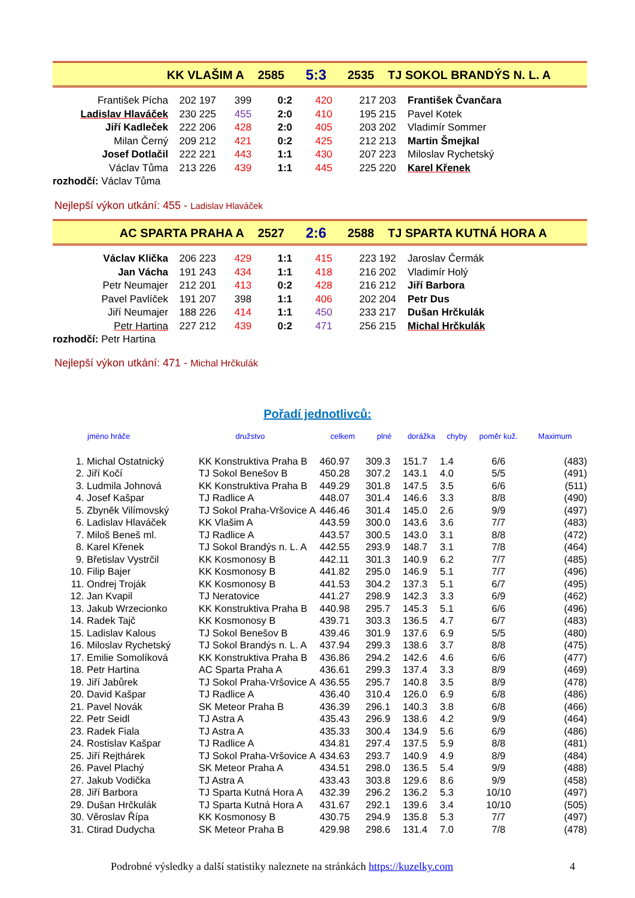| KK VLAŠIM A | 2585 | 5:3 | 2535 | TJ SOKOL BRANDÝS N. L. A |
| František Pícha | 202 197 | 399 | 0:2 | 420 | 217 203 | František Čvančara |
| Ladislav Hlaváček | 230 225 | 455 | 2:0 | 410 | 195 215 | Pavel Kotek |
| Jiří Kadleček | 222 206 | 428 | 2:0 | 405 | 203 202 | Vladimír Sommer |
| Milan Černý | 209 212 | 421 | 0:2 | 425 | 212 213 | Martin Šmejkal |
| Josef Dotlačil | 222 221 | 443 | 1:1 | 430 | 207 223 | Miloslav Rychetský |
| Václav Tůma | 213 226 | 439 | 1:1 | 445 | 225 220 | Karel Křenek |
| rozhodčí: Václav Tůma | | | | | | |
Nejlepší výkon utkání: 455 - Ladislav Hlaváček
| AC SPARTA PRAHA A | 2527 | 2:6 | 2588 | TJ SPARTA KUTNÁ HORA A |
| Václav Klička | 206 223 | 429 | 1:1 | 415 | 223 192 | Jaroslav Čermák |
| Jan Vácha | 191 243 | 434 | 1:1 | 418 | 216 202 | Vladimír Holý |
| Petr Neumajer | 212 201 | 413 | 0:2 | 428 | 216 212 | Jiří Barbora |
| Pavel Pavlíček | 191 207 | 398 | 1:1 | 406 | 202 204 | Petr Dus |
| Jiří Neumajer | 188 226 | 414 | 1:1 | 450 | 233 217 | Dušan Hrčkulák |
| Petr Hartina | 227 212 | 439 | 0:2 | 471 | 256 215 | Michal Hrčkulák |
| rozhodčí: Petr Hartina | | | | | | |
Nejlepší výkon utkání: 471 - Michal Hrčkulák
Pořadí jednotlivců:
| | jméno hráče | družstvo | celkem | plné | dorážka | chyby | poměr kuž. | Maximum |
| --- | --- | --- | --- | --- | --- | --- | --- | --- |
| 1. | Michal Ostatnický | KK Konstruktiva Praha B | 460.97 | 309.3 | 151.7 | 1.4 | 6/6 | (483) |
| 2. | Jiří Kočí | TJ Sokol Benešov B | 450.28 | 307.2 | 143.1 | 4.0 | 5/5 | (491) |
| 3. | Ludmila Johnová | KK Konstruktiva Praha B | 449.29 | 301.8 | 147.5 | 3.5 | 6/6 | (511) |
| 4. | Josef Kašpar | TJ Radlice A | 448.07 | 301.4 | 146.6 | 3.3 | 8/8 | (490) |
| 5. | Zbyněk Vilímovský | TJ Sokol Praha-Vršovice A | 446.46 | 301.4 | 145.0 | 2.6 | 9/9 | (497) |
| 6. | Ladislav Hlaváček | KK Vlašim A | 443.59 | 300.0 | 143.6 | 3.6 | 7/7 | (483) |
| 7. | Miloš Beneš ml. | TJ Radlice A | 443.57 | 300.5 | 143.0 | 3.1 | 8/8 | (472) |
| 8. | Karel Křenek | TJ Sokol Brandýs n. L. A | 442.55 | 293.9 | 148.7 | 3.1 | 7/8 | (464) |
| 9. | Břetislav Vystrčil | KK Kosmonosy B | 442.11 | 301.3 | 140.9 | 6.2 | 7/7 | (485) |
| 10. | Filip Bajer | KK Kosmonosy B | 441.82 | 295.0 | 146.9 | 5.1 | 7/7 | (496) |
| 11. | Ondrej Troják | KK Kosmonosy B | 441.53 | 304.2 | 137.3 | 5.1 | 6/7 | (495) |
| 12. | Jan Kvapil | TJ Neratovice | 441.27 | 298.9 | 142.3 | 3.3 | 6/9 | (462) |
| 13. | Jakub Wrzecionko | KK Konstruktiva Praha B | 440.98 | 295.7 | 145.3 | 5.1 | 6/6 | (496) |
| 14. | Radek Tajč | KK Kosmonosy B | 439.71 | 303.3 | 136.5 | 4.7 | 6/7 | (483) |
| 15. | Ladislav Kalous | TJ Sokol Benešov B | 439.46 | 301.9 | 137.6 | 6.9 | 5/5 | (480) |
| 16. | Miloslav Rychetský | TJ Sokol Brandýs n. L. A | 437.94 | 299.3 | 138.6 | 3.7 | 8/8 | (475) |
| 17. | Emilie Somolíková | KK Konstruktiva Praha B | 436.86 | 294.2 | 142.6 | 4.6 | 6/6 | (477) |
| 18. | Petr Hartina | AC Sparta Praha A | 436.61 | 299.3 | 137.4 | 3.3 | 8/9 | (469) |
| 19. | Jiří Jabůrek | TJ Sokol Praha-Vršovice A | 436.55 | 295.7 | 140.8 | 3.5 | 8/9 | (478) |
| 20. | David Kašpar | TJ Radlice A | 436.40 | 310.4 | 126.0 | 6.9 | 6/8 | (486) |
| 21. | Pavel Novák | SK Meteor Praha B | 436.39 | 296.1 | 140.3 | 3.8 | 6/8 | (466) |
| 22. | Petr Seidl | TJ Astra A | 435.43 | 296.9 | 138.6 | 4.2 | 9/9 | (464) |
| 23. | Radek Fiala | TJ Astra A | 435.33 | 300.4 | 134.9 | 5.6 | 6/9 | (486) |
| 24. | Rostislav Kašpar | TJ Radlice A | 434.81 | 297.4 | 137.5 | 5.9 | 8/8 | (481) |
| 25. | Jiří Rejthárek | TJ Sokol Praha-Vršovice A | 434.63 | 293.7 | 140.9 | 4.9 | 8/9 | (484) |
| 26. | Pavel Plachý | SK Meteor Praha A | 434.51 | 298.0 | 136.5 | 5.4 | 9/9 | (488) |
| 27. | Jakub Vodička | TJ Astra A | 433.43 | 303.8 | 129.6 | 8.6 | 9/9 | (458) |
| 28. | Jiří Barbora | TJ Sparta Kutná Hora A | 432.39 | 296.2 | 136.2 | 5.3 | 10/10 | (497) |
| 29. | Dušan Hrčkulák | TJ Sparta Kutná Hora A | 431.67 | 292.1 | 139.6 | 3.4 | 10/10 | (505) |
| 30. | Věroslav Řípa | KK Kosmonosy B | 430.75 | 294.9 | 135.8 | 5.3 | 7/7 | (497) |
| 31. | Ctirad Dudycha | SK Meteor Praha B | 429.98 | 298.6 | 131.4 | 7.0 | 7/8 | (478) |
Podrobné výsledky a další statistiky naleznete na stránkách https://kuzelky.com
4